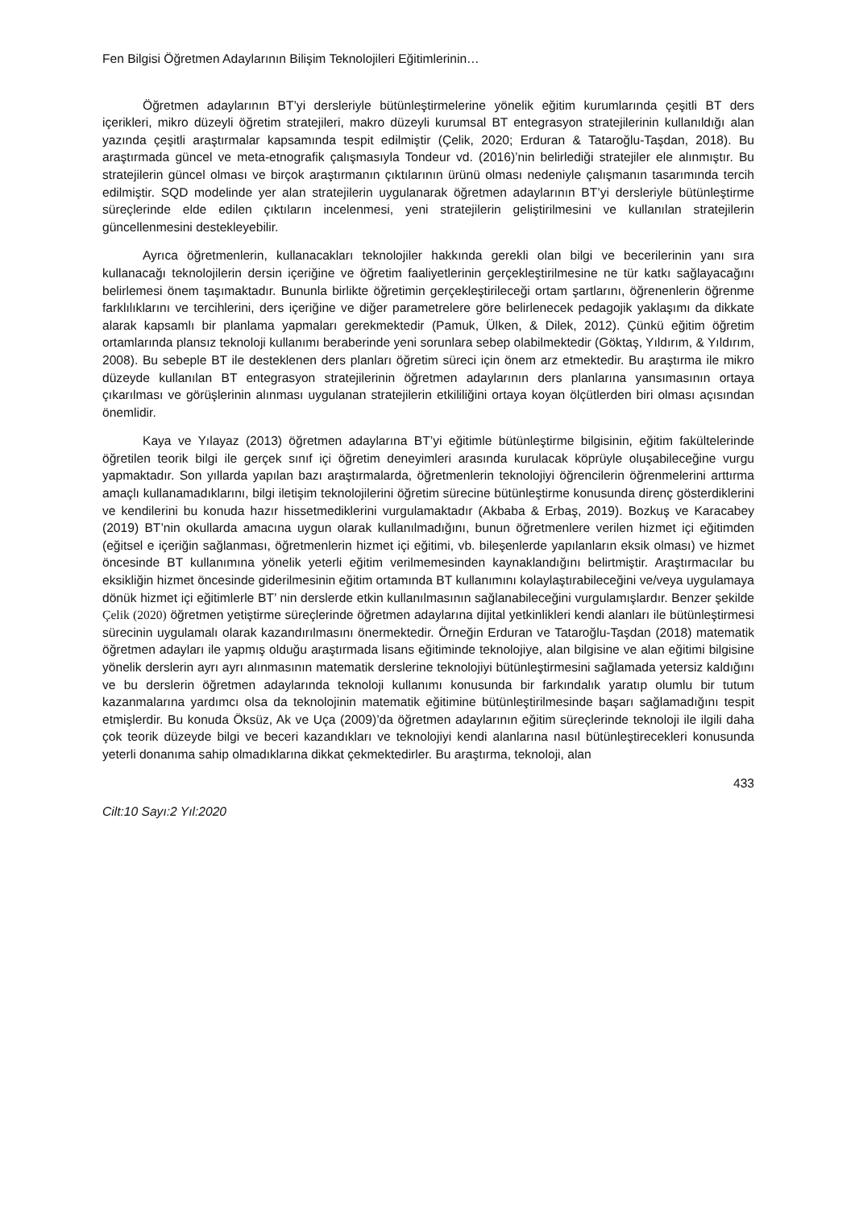Fen Bilgisi Öğretmen Adaylarının Bilişim Teknolojileri Eğitimlerinin…
Öğretmen adaylarının BT’yi dersleriyle bütünleştirmelerine yönelik eğitim kurumlarında çeşitli BT ders içerikleri, mikro düzeyli öğretim stratejileri, makro düzeyli kurumsal BT entegrasyon stratejilerinin kullanıldığı alan yazında çeşitli araştırmalar kapsamında tespit edilmiştir (Çelik, 2020; Erduran & Tataroğlu-Taşdan, 2018). Bu araştırmada güncel ve meta-etnografik çalışmasıyla Tondeur vd. (2016)’nin belirlediği stratejiler ele alınmıştır. Bu stratejilerin güncel olması ve birçok araştırmanın çıktılarının ürünü olması nedeniyle çalışmanın tasarımında tercih edilmiştir. SQD modelinde yer alan stratejilerin uygulanarak öğretmen adaylarının BT’yi dersleriyle bütünleştirme süreçlerinde elde edilen çıktıların incelenmesi, yeni stratejilerin geliştirilmesini ve kullanılan stratejilerin güncellenmesini destekleyebilir.
Ayrıca öğretmenlerin, kullanacakları teknolojiler hakkında gerekli olan bilgi ve becerilerinin yanı sıra kullanacağı teknolojilerin dersin içeriğine ve öğretim faaliyetlerinin gerçekleştirilmesine ne tür katkı sağlayacağını belirlemesi önem taşımaktadır. Bununla birlikte öğretimin gerçekleştirileceği ortam şartlarını, öğrenenlerin öğrenme farklılıklarını ve tercihlerini, ders içeriğine ve diğer parametrelere göre belirlenecek pedagojik yaklaşımı da dikkate alarak kapsamlı bir planlama yapmaları gerekmektedir (Pamuk, Ülken, & Dilek, 2012). Çünkü eğitim öğretim ortamlarında plansız teknoloji kullanımı beraberinde yeni sorunlara sebep olabilmektedir (Göktaş, Yıldırım, & Yıldırım, 2008). Bu sebeple BT ile desteklenen ders planları öğretim süreci için önem arz etmektedir. Bu araştırma ile mikro düzeyde kullanılan BT entegrasyon stratejilerinin öğretmen adaylarının ders planlarına yansımasının ortaya çıkarılması ve görüşlerinin alınması uygulanan stratejilerin etkililiğini ortaya koyan ölçütlerden biri olması açısından önemlidir.
Kaya ve Yılayaz (2013) öğretmen adaylarına BT’yi eğitimle bütünleştirme bilgisinin, eğitim fakültelerinde öğretilen teorik bilgi ile gerçek sınıf içi öğretim deneyimleri arasında kurulacak köprüyle oluşabileceğine vurgu yapmaktadır. Son yıllarda yapılan bazı araştırmalarda, öğretmenlerin teknolojiyi öğrencilerin öğrenmelerini arttırma amaçlı kullanamadıklarını, bilgi iletişim teknolojilerini öğretim sürecine bütünleştirme konusunda direnç gösterdiklerini ve kendilerini bu konuda hazır hissetmediklerini vurgulamaktadır (Akbaba & Erbaş, 2019). Bozkuş ve Karacabey (2019) BT’nin okullarda amacına uygun olarak kullanılmadığını, bunun öğretmenlere verilen hizmet içi eğitimden (eğitsel e içeriğin sağlanması, öğretmenlerin hizmet içi eğitimi, vb. bileşenlerde yapılanların eksik olması) ve hizmet öncesinde BT kullanımına yönelik yeterli eğitim verilmemesinden kaynaklandığını belirtmiştir. Araştırmacılar bu eksikliğin hizmet öncesinde giderilmesinin eğitim ortamında BT kullanımını kolaylaştırabileceğini ve/veya uygulamaya dönük hizmet içi eğitimlerle BT’ nin derslerde etkin kullanılmasının sağlanabileceğini vurgulamışlardır. Benzer şekilde Çelik (2020) öğretmen yetiştirme süreçlerinde öğretmen adaylarına dijital yetkinlikleri kendi alanları ile bütünleştirmesi sürecinin uygulamalı olarak kazandırılmasını önermektedir. Örneğin Erduran ve Tataroğlu-Taşdan (2018) matematik öğretmen adayları ile yapmış olduğu araştırmada lisans eğitiminde teknolojiye, alan bilgisine ve alan eğitimi bilgisine yönelik derslerin ayrı ayrı alınmasının matematik derslerine teknolojiyi bütünleştirmesini sağlamada yetersiz kaldığını ve bu derslerin öğretmen adaylarında teknoloji kullanımı konusunda bir farkındalık yaratıp olumlu bir tutum kazanmalarına yardımcı olsa da teknolojinin matematik eğitimine bütünleştirilmesinde başarı sağlamadığını tespit etmişlerdir. Bu konuda Öksüz, Ak ve Uça (2009)’da öğretmen adaylarının eğitim süreçlerinde teknoloji ile ilgili daha çok teorik düzeyde bilgi ve beceri kazandıkları ve teknolojiyi kendi alanlarına nasıl bütünleştirecekleri konusunda yeterli donanıma sahip olmadıklarına dikkat çekmektedirler. Bu araştırma, teknoloji, alan
433
Cilt:10 Sayı:2 Yıl:2020